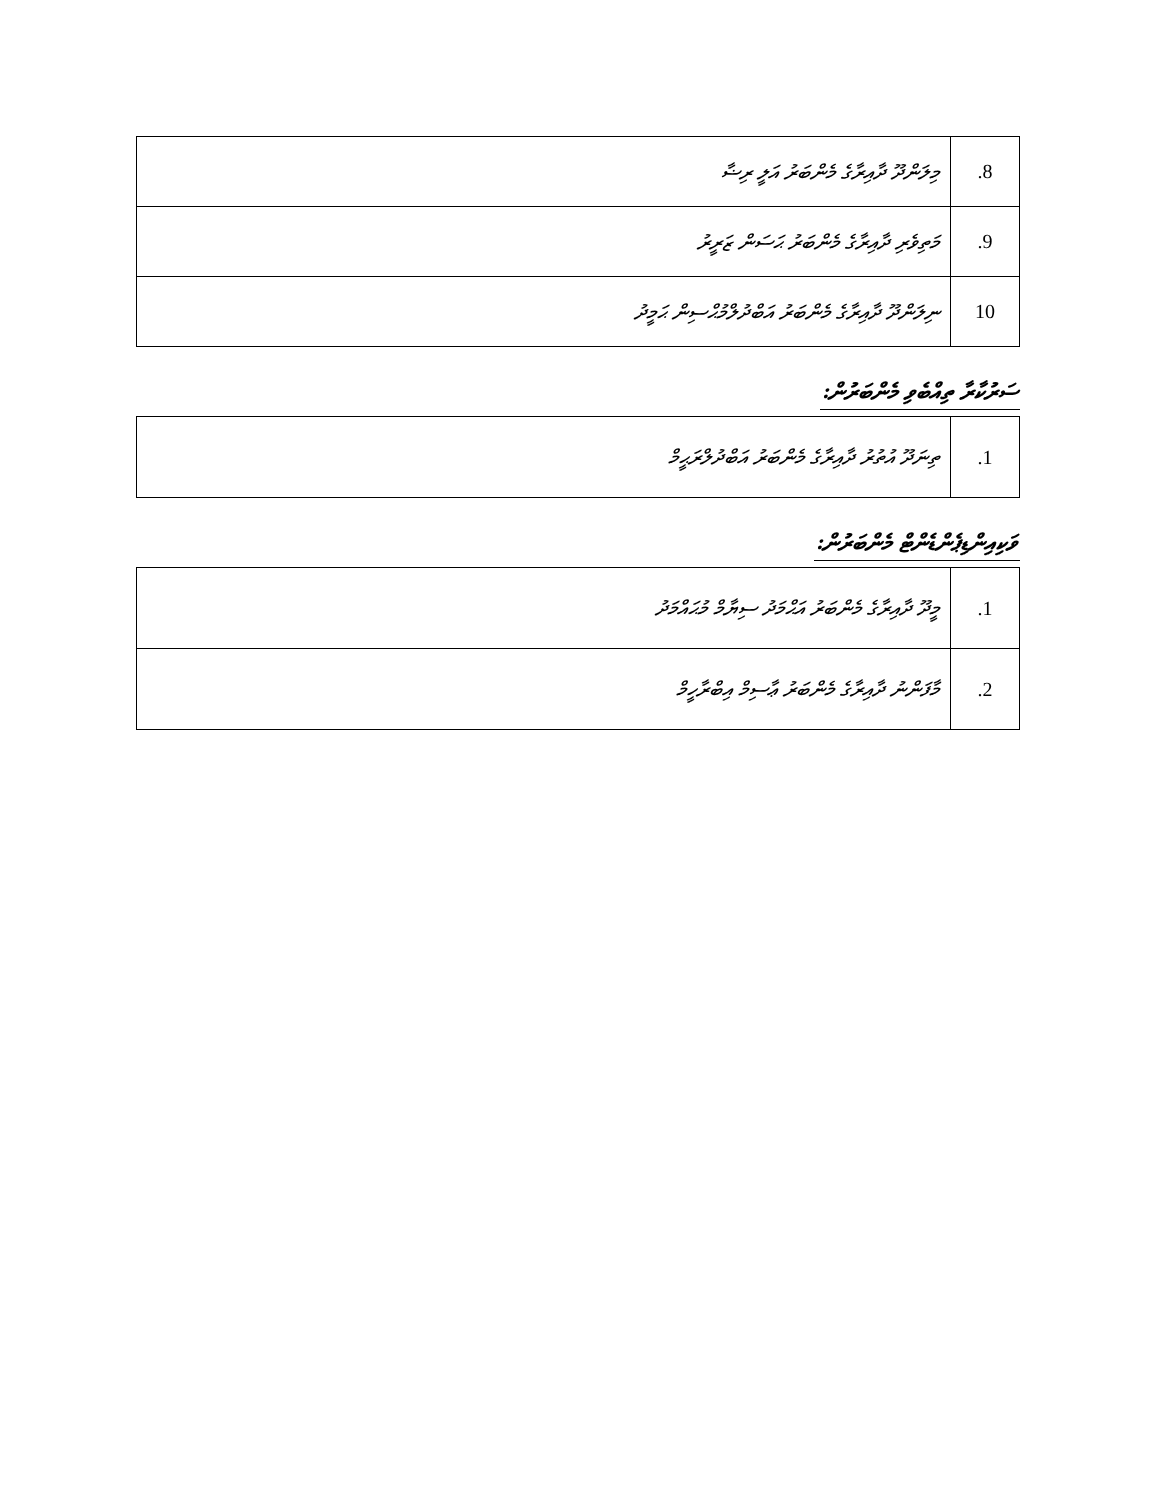| 8. | މިލަންދޫ ދާއިރާގެ މެންބަރު އަލީ ރިޟާ |
| 9. | މަތިވެރި ދާއިރާގެ މެންބަރު ޙަސަން ޒަރީރު |
| 10 | ނިލަންދޫ ދާއިރާގެ މެންބަރު އަބްދުލްމުޙްސިން ޙަމީދު |
ސަރުކާރާ ތިއްބެވި މެންބަރުން:
| 1. | ތިނަދޫ އުތުރު ދާއިރާގެ މެންބަރު އަބްދުލްރަޙީމް |
ވަކިއިންޑިޕެންޑެންޓް މެންބަރުން:
| 1. | މީދޫ ދާއިރާގެ މެންބަރު އަޙްމަދު ސިޔާމް މުޙައްމަދު |
| 2. | މާފަންނު ދާއިރާގެ މެންބަރު ޢާސިމް އިބްރާހީމް |